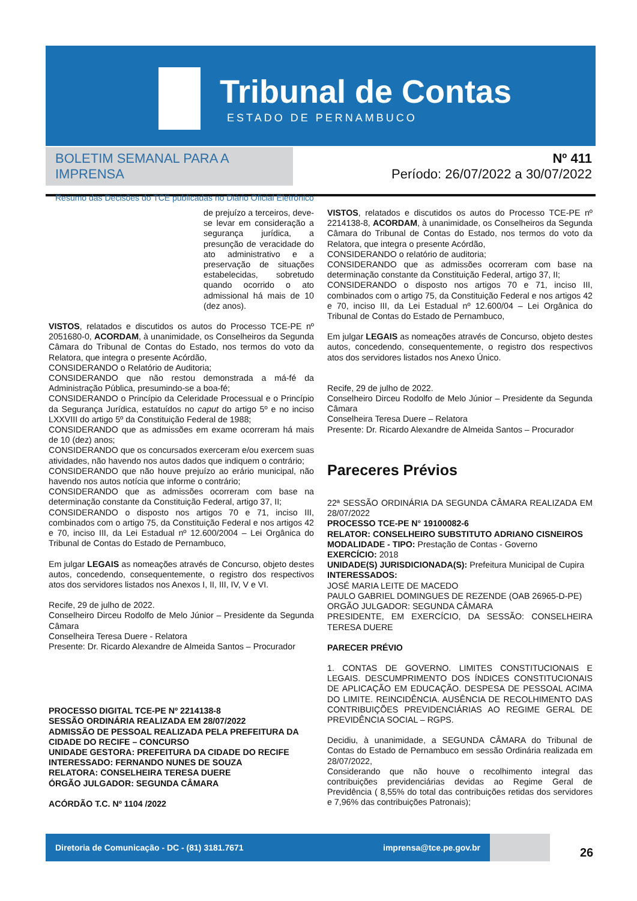Tribunal de Contas
ESTADO DE PERNAMBUCO
BOLETIM SEMANAL PARA A IMPRENSA
Resumo das Decisões do TCE publicadas no Diário Oficial Eletrônico
Nº 411
Período: 26/07/2022 a 30/07/2022
de prejuízo a terceiros, deve-se levar em consideração a segurança jurídica, a presunção de veracidade do ato administrativo e a preservação de situações estabelecidas, sobretudo quando ocorrido o ato admissional há mais de 10 (dez anos).
VISTOS, relatados e discutidos os autos do Processo TCE-PE nº 2051680-0, ACORDAM, à unanimidade, os Conselheiros da Segunda Câmara do Tribunal de Contas do Estado, nos termos do voto da Relatora, que integra o presente Acórdão,
CONSIDERANDO o Relatório de Auditoria;
CONSIDERANDO que não restou demonstrada a má-fé da Administração Pública, presumindo-se a boa-fé;
CONSIDERANDO o Princípio da Celeridade Processual e o Princípio da Segurança Jurídica, estatuídos no caput do artigo 5º e no inciso LXXVIII do artigo 5º da Constituição Federal de 1988;
CONSIDERANDO que as admissões em exame ocorreram há mais de 10 (dez) anos;
CONSIDERANDO que os concursados exerceram e/ou exercem suas atividades, não havendo nos autos dados que indiquem o contrário;
CONSIDERANDO que não houve prejuízo ao erário municipal, não havendo nos autos notícia que informe o contrário;
CONSIDERANDO que as admissões ocorreram com base na determinação constante da Constituição Federal, artigo 37, II;
CONSIDERANDO o disposto nos artigos 70 e 71, inciso III, combinados com o artigo 75, da Constituição Federal e nos artigos 42 e 70, inciso III, da Lei Estadual nº 12.600/2004 – Lei Orgânica do Tribunal de Contas do Estado de Pernambuco,
Em julgar LEGAIS as nomeações através de Concurso, objeto destes autos, concedendo, consequentemente, o registro dos respectivos atos dos servidores listados nos Anexos I, II, III, IV, V e VI.
Recife, 29 de julho de 2022.
Conselheiro Dirceu Rodolfo de Melo Júnior – Presidente da Segunda Câmara
Conselheira Teresa Duere - Relatora
Presente: Dr. Ricardo Alexandre de Almeida Santos – Procurador
PROCESSO DIGITAL TCE-PE Nº 2214138-8
SESSÃO ORDINÁRIA REALIZADA EM 28/07/2022
ADMISSÃO DE PESSOAL REALIZADA PELA PREFEITURA DA CIDADE DO RECIFE – CONCURSO
UNIDADE GESTORA: PREFEITURA DA CIDADE DO RECIFE
INTERESSADO: FERNANDO NUNES DE SOUZA
RELATORA: CONSELHEIRA TERESA DUERE
ÓRGÃO JULGADOR: SEGUNDA CÂMARA
ACÓRDÃO T.C. Nº 1104 /2022
VISTOS, relatados e discutidos os autos do Processo TCE-PE nº 2214138-8, ACORDAM, à unanimidade, os Conselheiros da Segunda Câmara do Tribunal de Contas do Estado, nos termos do voto da Relatora, que integra o presente Acórdão,
CONSIDERANDO o relatório de auditoria;
CONSIDERANDO que as admissões ocorreram com base na determinação constante da Constituição Federal, artigo 37, II;
CONSIDERANDO o disposto nos artigos 70 e 71, inciso III, combinados com o artigo 75, da Constituição Federal e nos artigos 42 e 70, inciso III, da Lei Estadual nº 12.600/04 – Lei Orgânica do Tribunal de Contas do Estado de Pernambuco,
Em julgar LEGAIS as nomeações através de Concurso, objeto destes autos, concedendo, consequentemente, o registro dos respectivos atos dos servidores listados nos Anexo Único.
Recife, 29 de julho de 2022.
Conselheiro Dirceu Rodolfo de Melo Júnior – Presidente da Segunda Câmara
Conselheira Teresa Duere – Relatora
Presente: Dr. Ricardo Alexandre de Almeida Santos – Procurador
Pareceres Prévios
22ª SESSÃO ORDINÁRIA DA SEGUNDA CÂMARA REALIZADA EM 28/07/2022
PROCESSO TCE-PE N° 19100082-6
RELATOR: CONSELHEIRO SUBSTITUTO ADRIANO CISNEIROS
MODALIDADE - TIPO: Prestação de Contas - Governo
EXERCÍCIO: 2018
UNIDADE(S) JURISDICIONADA(S): Prefeitura Municipal de Cupira
INTERESSADOS:
JOSÉ MARIA LEITE DE MACEDO
PAULO GABRIEL DOMINGUES DE REZENDE (OAB 26965-D-PE)
ORGÃO JULGADOR: SEGUNDA CÂMARA
PRESIDENTE, EM EXERCÍCIO, DA SESSÃO: CONSELHEIRA TERESA DUERE
PARECER PRÉVIO
1. CONTAS DE GOVERNO. LIMITES CONSTITUCIONAIS E LEGAIS. DESCUMPRIMENTO DOS ÍNDICES CONSTITUCIONAIS DE APLICAÇÃO EM EDUCAÇÃO. DESPESA DE PESSOAL ACIMA DO LIMITE. REINCIDÊNCIA. AUSÊNCIA DE RECOLHIMENTO DAS CONTRIBUIÇÕES PREVIDENCIÁRIAS AO REGIME GERAL DE PREVIDÊNCIA SOCIAL – RGPS.
Decidiu, à unanimidade, a SEGUNDA CÂMARA do Tribunal de Contas do Estado de Pernambuco em sessão Ordinária realizada em 28/07/2022,
Considerando que não houve o recolhimento integral das contribuições previdenciárias devidas ao Regime Geral de Previdência ( 8,55% do total das contribuições retidas dos servidores e 7,96% das contribuições Patronais);
Diretoria de Comunicação - DC - (81) 3181.7671 imprensa@tce.pe.gov.br
26